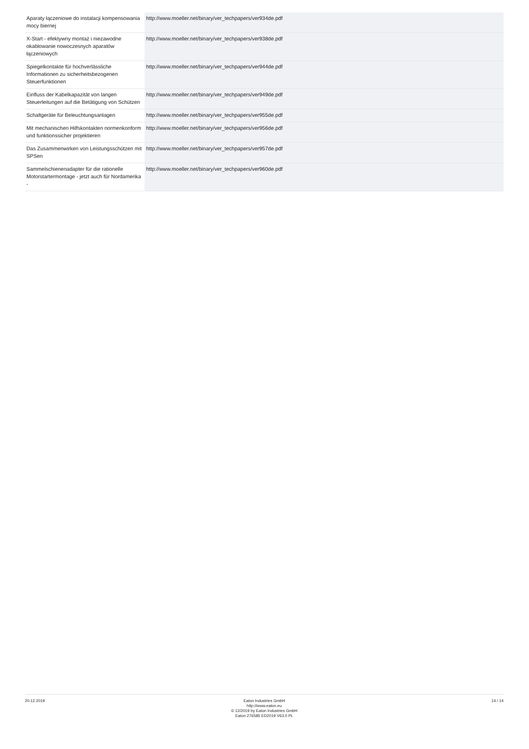| Aparaty łączeniowe do instalacji kompensowania mocy biernej | http://www.moeller.net/binary/ver_techpapers/ver934de.pdf |
| X-Start - efektywny montaż i niezawodne okablowanie nowoczesnych aparatów łączeniowych | http://www.moeller.net/binary/ver_techpapers/ver938de.pdf |
| Spiegelkontakte für hochverlässliche Informationen zu sicherheitsbezogenen Steuerfunktionen | http://www.moeller.net/binary/ver_techpapers/ver944de.pdf |
| Einfluss der Kabelkapazität von langen Steuerleitungen auf die Betätigung von Schützen | http://www.moeller.net/binary/ver_techpapers/ver949de.pdf |
| Schaltgeräte für Beleuchtungsanlagen | http://www.moeller.net/binary/ver_techpapers/ver955de.pdf |
| Mit mechanischen Hilfskontakten normenkonform und funktionssicher projektieren | http://www.moeller.net/binary/ver_techpapers/ver956de.pdf |
| Das Zusammenwirken von Leistungsschützen mit SPSen | http://www.moeller.net/binary/ver_techpapers/ver957de.pdf |
| Sammelschienenadapter für die rationelle Motorstartermontage - jetzt auch für Nordamerika - | http://www.moeller.net/binary/ver_techpapers/ver960de.pdf |
20.12.2019 Eaton Industries GmbH
http://www.eaton.eu
© 12/2019 by Eaton Industries GmbH
Eaton 276585 ED2019 V63.0 PL
14 / 14